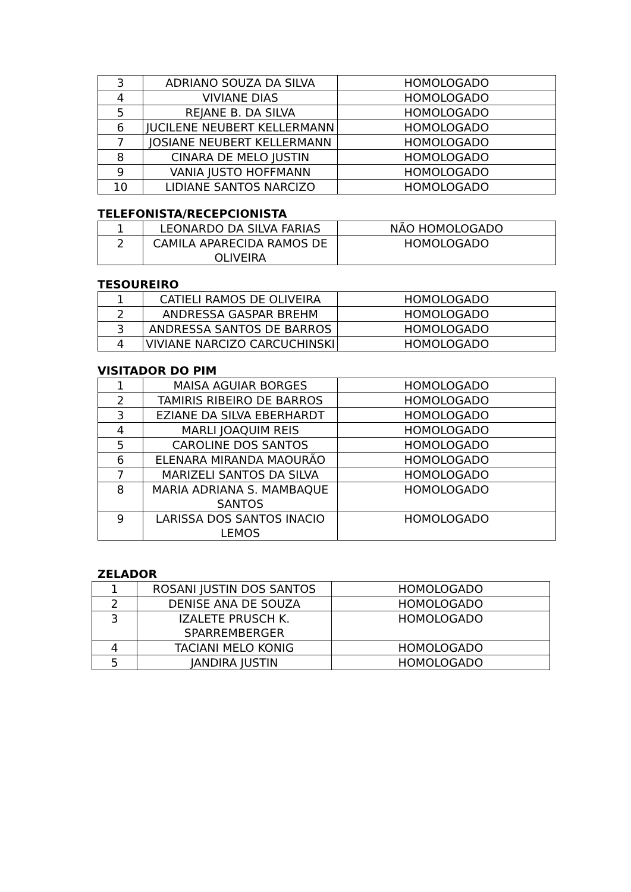| 3 | ADRIANO SOUZA DA SILVA | HOMOLOGADO |
| 4 | VIVIANE DIAS | HOMOLOGADO |
| 5 | REJANE B. DA SILVA | HOMOLOGADO |
| 6 | JUCILENE NEUBERT KELLERMANN | HOMOLOGADO |
| 7 | JOSIANE NEUBERT KELLERMANN | HOMOLOGADO |
| 8 | CINARA DE MELO JUSTIN | HOMOLOGADO |
| 9 | VANIA JUSTO HOFFMANN | HOMOLOGADO |
| 10 | LIDIANE SANTOS NARCIZO | HOMOLOGADO |
TELEFONISTA/RECEPCIONISTA
| 1 | LEONARDO DA SILVA FARIAS | NÃO HOMOLOGADO |
| 2 | CAMILA APARECIDA RAMOS DE OLIVEIRA | HOMOLOGADO |
TESOUREIRO
| 1 | CATIELI RAMOS DE OLIVEIRA | HOMOLOGADO |
| 2 | ANDRESSA GASPAR BREHM | HOMOLOGADO |
| 3 | ANDRESSA SANTOS DE BARROS | HOMOLOGADO |
| 4 | VIVIANE NARCIZO CARCUCHINSKI | HOMOLOGADO |
VISITADOR DO PIM
| 1 | MAISA AGUIAR BORGES | HOMOLOGADO |
| 2 | TAMIRIS RIBEIRO DE BARROS | HOMOLOGADO |
| 3 | EZIANE DA SILVA EBERHARDT | HOMOLOGADO |
| 4 | MARLI JOAQUIM REIS | HOMOLOGADO |
| 5 | CAROLINE DOS SANTOS | HOMOLOGADO |
| 6 | ELENARA MIRANDA MAOURÃO | HOMOLOGADO |
| 7 | MARIZELI SANTOS DA SILVA | HOMOLOGADO |
| 8 | MARIA ADRIANA S. MAMBAQUE SANTOS | HOMOLOGADO |
| 9 | LARISSA DOS SANTOS INACIO LEMOS | HOMOLOGADO |
ZELADOR
| 1 | ROSANI JUSTIN DOS SANTOS | HOMOLOGADO |
| 2 | DENISE ANA DE SOUZA | HOMOLOGADO |
| 3 | IZALETE PRUSCH K. SPARREMBERGER | HOMOLOGADO |
| 4 | TACIANI MELO KONIG | HOMOLOGADO |
| 5 | JANDIRA JUSTIN | HOMOLOGADO |